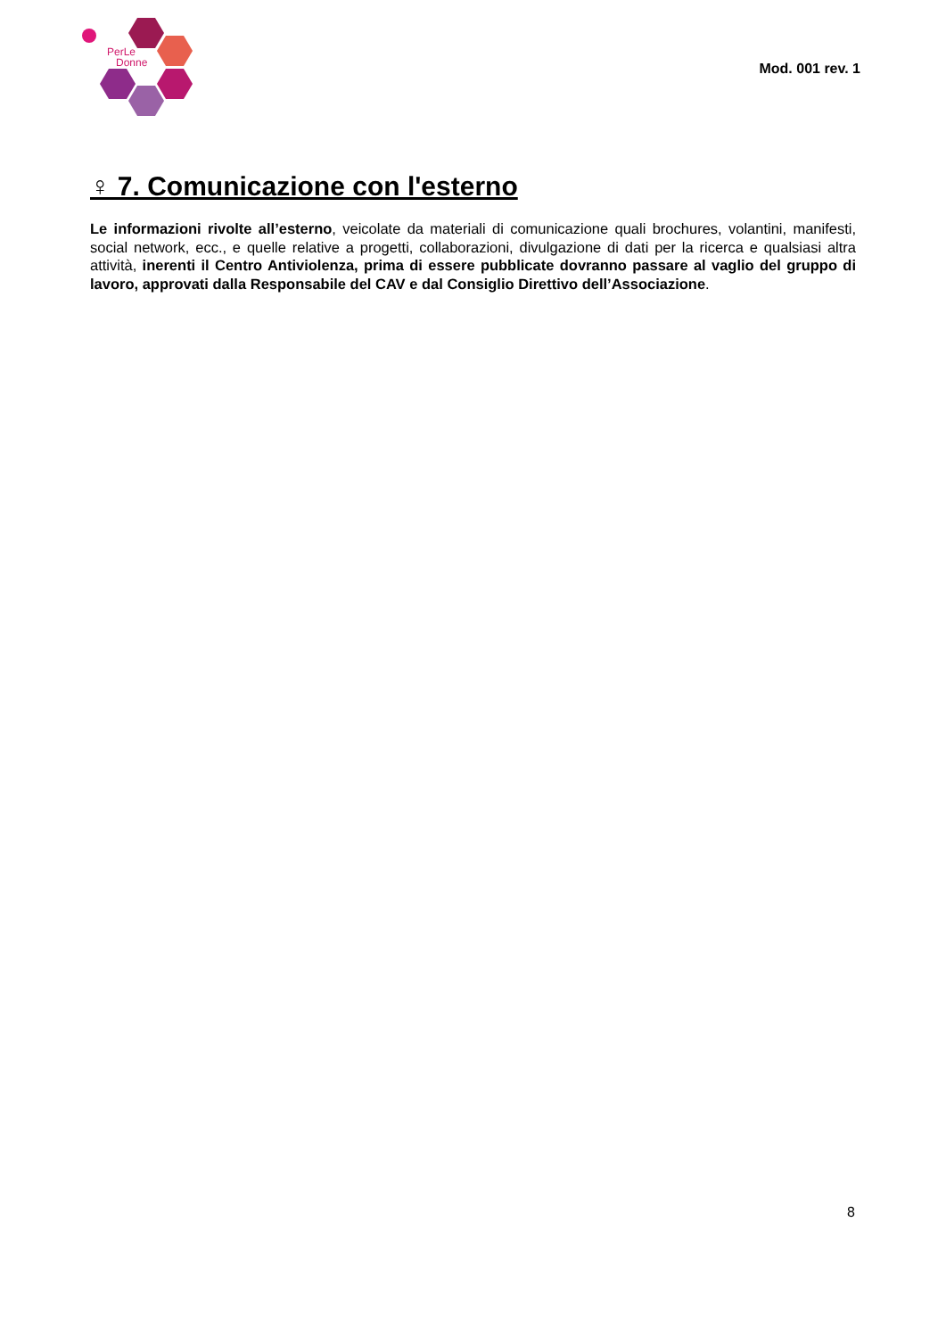PerLe
Donne
Mod. 001 rev. 1
♀ 7. Comunicazione con l'esterno
Le informazioni rivolte all’esterno, veicolate da materiali di comunicazione quali brochures, volantini, manifesti, social network, ecc., e quelle relative a progetti, collaborazioni, divulgazione di dati per la ricerca e qualsiasi altra attività, inerenti il Centro Antiviolenza, prima di essere pubblicate dovranno passare al vaglio del gruppo di lavoro, approvati dalla Responsabile del CAV e dal Consiglio Direttivo dell’Associazione.
8